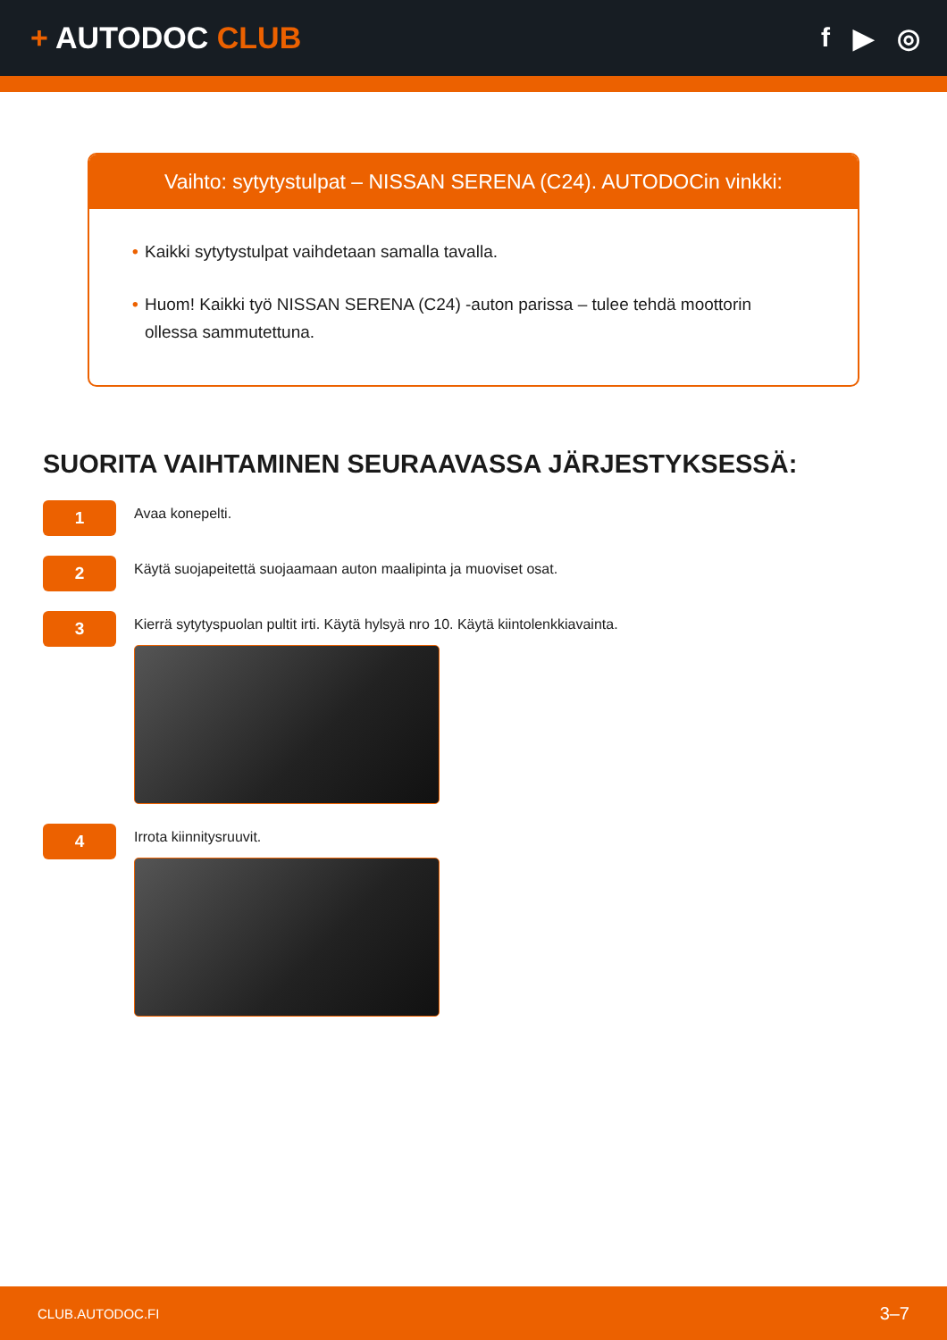+ AUTODOC CLUB f ▶ ◎
Vaihto: sytytystulpat – NISSAN SERENA (C24). AUTODOCin vinkki:
• Kaikki sytytystulpat vaihdetaan samalla tavalla.
• Huom! Kaikki työ NISSAN SERENA (C24) -auton parissa – tulee tehdä moottorin ollessa sammutettuna.
SUORITA VAIHTAMINEN SEURAAVASSA JÄRJESTYKSESSÄ:
1
Avaa konepelti.
2
Käytä suojapeitettä suojaamaan auton maalipinta ja muoviset osat.
3
Kierrä sytytyspuolan pultit irti. Käytä hylsyä nro 10. Käytä kiintolenkkiavainta.
4
Irrota kiinnitysruuvit.
CLUB.AUTODOC.FI 3–7